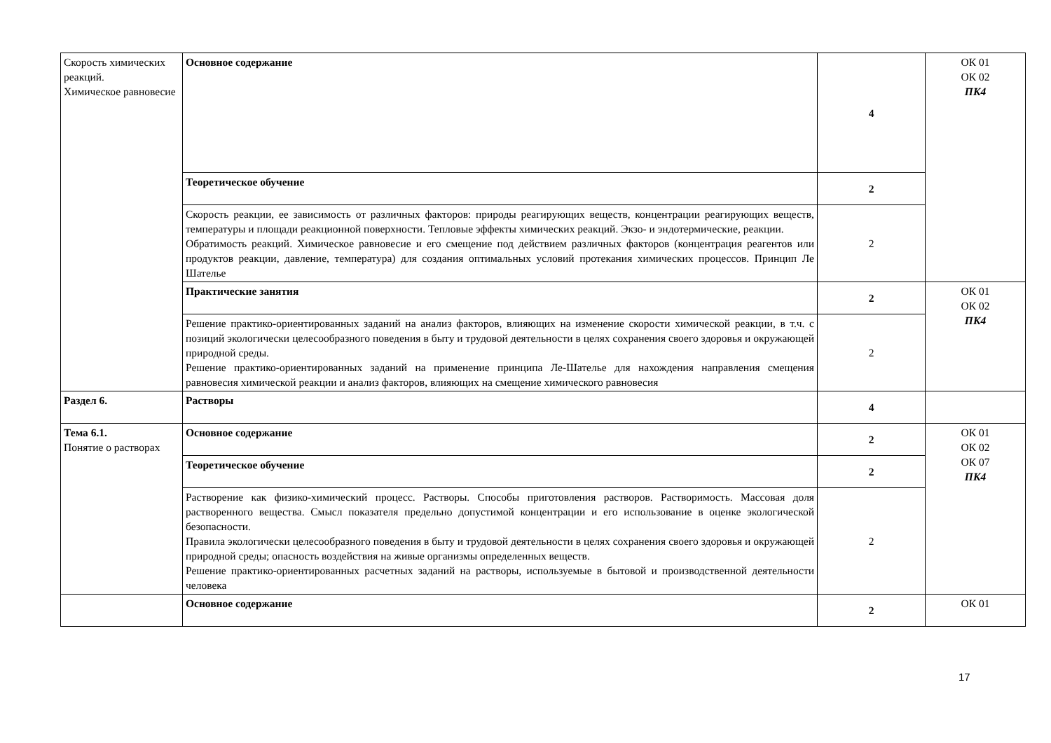| Скорость химических реакций. Химическое равновесие | Основное содержание | 4 | ОК 01 ОК 02 ПК4 |
| | Теоретическое обучение | 2 | |
| | Скорость реакции, ее зависимость от различных факторов: природы реагирующих веществ, концентрации реагирующих веществ, температуры и площади реакционной поверхности. Тепловые эффекты химических реакций. Экзо- и эндотермические, реакции. Обратимость реакций. Химическое равновесие и его смещение под действием различных факторов (концентрация реагентов или продуктов реакции, давление, температура) для создания оптимальных условий протекания химических процессов. Принцип Ле Шателье | 2 | |
| | Практические занятия | 2 | ОК 01 ОК 02 ПК4 |
| | Решение практико-ориентированных заданий на анализ факторов, влияющих на изменение скорости химической реакции, в т.ч. с позиций экологически целесообразного поведения в быту и трудовой деятельности в целях сохранения своего здоровья и окружающей природной среды. Решение практико-ориентированных заданий на применение принципа Ле-Шателье для нахождения направления смещения равновесия химической реакции и анализ факторов, влияющих на смещение химического равновесия | 2 | |
| Раздел 6. | Растворы | 4 | |
| Тема 6.1. Понятие о растворах | Основное содержание | 2 | ОК 01 ОК 02 ОК 07 ПК4 |
| | Теоретическое обучение | 2 | |
| | Растворение как физико-химический процесс. Растворы. Способы приготовления растворов. Растворимость. Массовая доля растворенного вещества. Смысл показателя предельно допустимой концентрации и его использование в оценке экологической безопасности. Правила экологически целесообразного поведения в быту и трудовой деятельности в целях сохранения своего здоровья и окружающей природной среды; опасность воздействия на живые организмы определенных веществ. Решение практико-ориентированных расчетных заданий на растворы, используемые в бытовой и производственной деятельности человека | 2 | |
| | Основное содержание | 2 | ОК 01 |
17